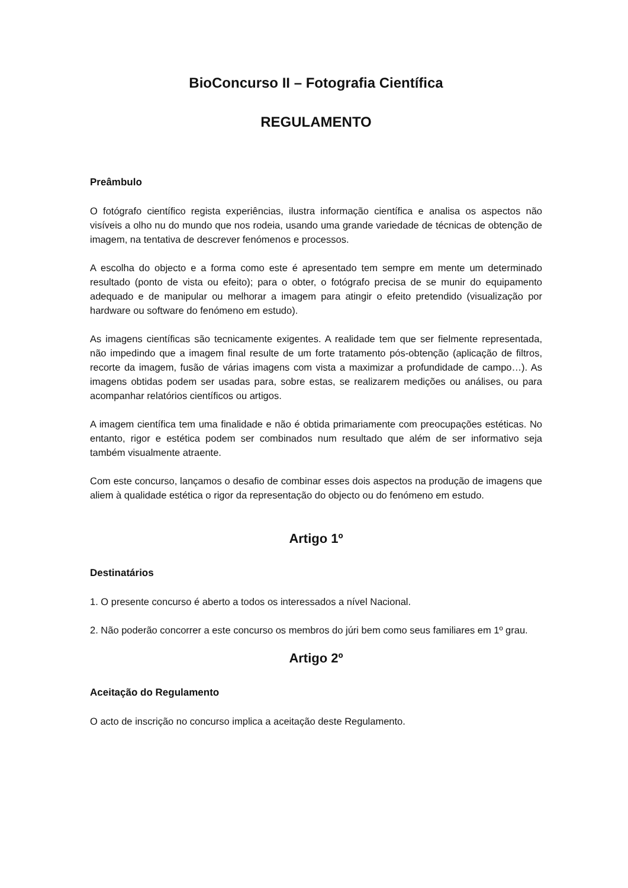BioConcurso II – Fotografia Científica
REGULAMENTO
Preâmbulo
O fotógrafo científico regista experiências, ilustra informação científica e analisa os aspectos não visíveis a olho nu do mundo que nos rodeia, usando uma grande variedade de técnicas de obtenção de imagem, na tentativa de descrever fenómenos e processos.
A escolha do objecto e a forma como este é apresentado tem sempre em mente um determinado resultado (ponto de vista ou efeito); para o obter, o fotógrafo precisa de se munir do equipamento adequado e de manipular ou melhorar a imagem para atingir o efeito pretendido (visualização por hardware ou software do fenómeno em estudo).
As imagens científicas são tecnicamente exigentes. A realidade tem que ser fielmente representada, não impedindo que a imagem final resulte de um forte tratamento pós-obtenção (aplicação de filtros, recorte da imagem, fusão de várias imagens com vista a maximizar a profundidade de campo…). As imagens obtidas podem ser usadas para, sobre estas, se realizarem medições ou análises, ou para acompanhar relatórios científicos ou artigos.
A imagem científica tem uma finalidade e não é obtida primariamente com preocupações estéticas. No entanto, rigor e estética podem ser combinados num resultado que além de ser informativo seja também visualmente atraente.
Com este concurso, lançamos o desafio de combinar esses dois aspectos na produção de imagens que aliem à qualidade estética o rigor da representação do objecto ou do fenómeno em estudo.
Artigo 1º
Destinatários
1. O presente concurso é aberto a todos os interessados a nível Nacional.
2. Não poderão concorrer a este concurso os membros do júri bem como seus familiares em 1º grau.
Artigo 2º
Aceitação do Regulamento
O acto de inscrição no concurso implica a aceitação deste Regulamento.